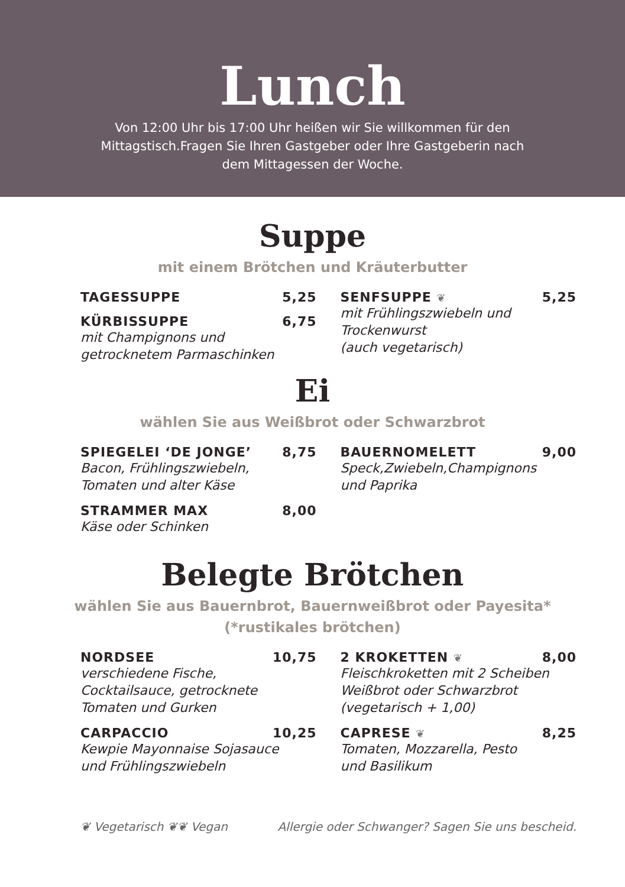Lunch
Von 12:00 Uhr bis 17:00 Uhr heißen wir Sie willkommen für den
Mittagstisch.Fragen Sie Ihren Gastgeber oder Ihre Gastgeberin nach
dem Mittagessen der Woche.
Suppe
mit einem Brötchen und Kräuterbutter
TAGESSUPPE 5,25
KÜRBISSUPPE 6,75
mit Champignons und
getrocknetem Parmaschinken
SENFSUPPE ❦ 5,25
mit Frühlingszwiebeln und
Trockenwurst
(auch vegetarisch)
Ei
wählen Sie aus Weißbrot oder Schwarzbrot
SPIEGELEI ‘DE JONGE’ 8,75
Bacon, Frühlingszwiebeln,
Tomaten und alter Käse
STRAMMER MAX 8,00
Käse oder Schinken
BAUERNOMELETT 9,00
Speck,Zwiebeln,Champignons
und Paprika
Belegte Brötchen
wählen Sie aus Bauernbrot, Bauernweißbrot oder Payesita*
(*rustikales brötchen)
NORDSEE 10,75
verschiedene Fische,
Cocktailsauce, getrocknete
Tomaten und Gurken
CARPACCIO 10,25
Kewpie Mayonnaise Sojasauce
und Frühlingszwiebeln
2 KROKETTEN ❦ 8,00
Fleischkroketten mit 2 Scheiben
Weißbrot oder Schwarzbrot
(vegetarisch + 1,00)
CAPRESE ❦ 8,25
Tomaten, Mozzarella, Pesto
und Basilikum
❦ Vegetarisch ❦❦ Vegan Allergie oder Schwanger? Sagen Sie uns bescheid.